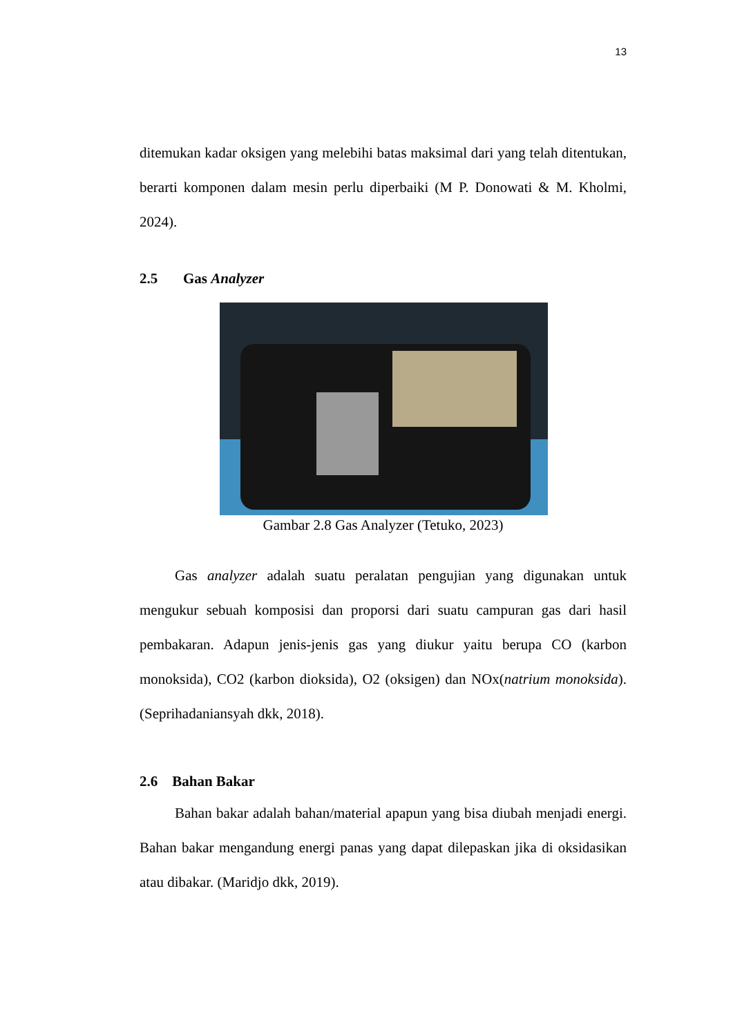13
ditemukan kadar oksigen yang melebihi batas maksimal dari yang telah ditentukan, berarti komponen dalam mesin perlu diperbaiki (M P. Donowati & M. Kholmi, 2024).
2.5 Gas Analyzer
Gambar 2.8 Gas Analyzer (Tetuko, 2023)
Gas analyzer adalah suatu peralatan pengujian yang digunakan untuk mengukur sebuah komposisi dan proporsi dari suatu campuran gas dari hasil pembakaran. Adapun jenis-jenis gas yang diukur yaitu berupa CO (karbon monoksida), CO2 (karbon dioksida), O2 (oksigen) dan NOx(natrium monoksida). (Seprihadaniansyah dkk, 2018).
2.6 Bahan Bakar
Bahan bakar adalah bahan/material apapun yang bisa diubah menjadi energi. Bahan bakar mengandung energi panas yang dapat dilepaskan jika di oksidasikan atau dibakar. (Maridjo dkk, 2019).